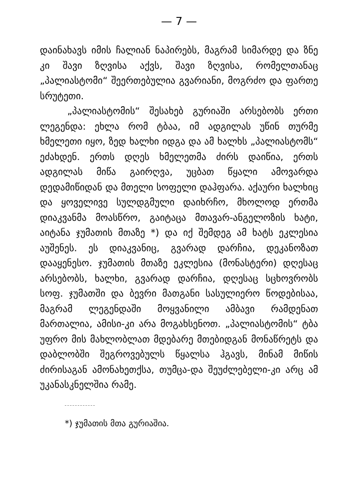— 7 —
დაინახავს იმის ჩალიან ნაპირებს, მაგრამ სიმარდე და ზნე კი შავი ზღვისა აქვს, შავი ზღვისა, რომელთანაც „პალიასტომი“ შეერთებულია გვარიანი, მოგრძო და ფართე სრუტეთი.
„პალიასტომის“ შესახებ გურიაში არსებობს ერთი ლეგენდა: ეხლა რომ ტბაა, იმ ადგილას უწინ თურმე ხმელეთი იყო, ზედ ხალხი იდგა და ამ ხალხს „პალიასტომს“ ეძახდენ. ერთს დღეს ხმელეთმა ძირს დაიწია, ერთს ადგილას მიწა გაირღვა, უცბათ წყალი ამოვარდა დედამიწიდან და მთელი სოფელი დაჰფარა. აქაური ხალხიც და ყოველივე სულდგმული დაიხრჩო, მხოლოდ ერთმა დიაკვანმა მოასწრო, გაიტაცა მთავარ-ანგელოზის ხატი, აიტანა ჯუმათის მთაზე *) და იქ შემდეგ ამ ხატს ეკლესია აუშენეს. ეს დიაკვანიც, გვარად დარჩია, დეკანოზათ დააყენესო. ჯუმათის მთაზე ეკლესია (მონასტერი) დღესაც არსებობს, ხალხი, გვარად დარჩია, დღესაც სცხოვრობს სოფ. ჯუმათში და ბევრი მათგანი სასულიერო წოდებისაა, მაგრამ ლეგენდაში მოყვანილი ამბავი რამდენათ მართალია, ამისი-კი არა მოგახსენოთ. „პალიასტომის“ ტბა უფრო მის მახლობლათ მდებარე მთებიდგან მონაწრეტს და დაბლობში შეგროვებულს წყალსა ჰგავს, მინამ მიწის ძირისაგან ამონახეთქსა, თუმცა-და შეუძლებელი-კი არც ამ უკანასკნელშია რამე.
*) ჯუმათის მთა გურიაშია.